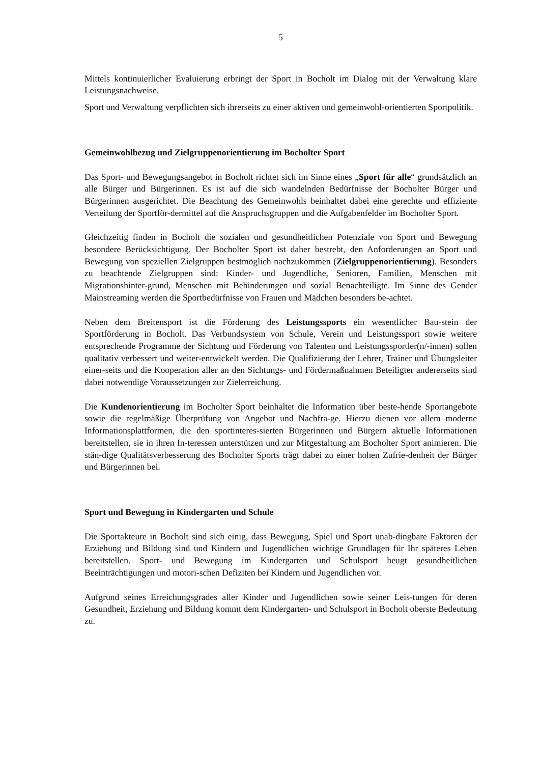5
Mittels kontinuierlicher Evaluierung erbringt der Sport in Bocholt im Dialog mit der Verwaltung klare Leistungsnachweise.
Sport und Verwaltung verpflichten sich ihrerseits zu einer aktiven und gemeinwohl-orientierten Sportpolitik.
Gemeinwohlbezug und Zielgruppenorientierung im Bocholter Sport
Das Sport- und Bewegungsangebot in Bocholt richtet sich im Sinne eines „Sport für alle“ grundsätzlich an alle Bürger und Bürgerinnen. Es ist auf die sich wandelnden Bedürfnisse der Bocholter Bürger und Bürgerinnen ausgerichtet. Die Beachtung des Gemeinwohls beinhaltet dabei eine gerechte und effiziente Verteilung der Sportför-dermittel auf die Anspruchsgruppen und die Aufgabenfelder im Bocholter Sport.
Gleichzeitig finden in Bocholt die sozialen und gesundheitlichen Potenziale von Sport und Bewegung besondere Berücksichtigung. Der Bocholter Sport ist daher bestrebt, den Anforderungen an Sport und Bewegung von speziellen Zielgruppen bestmöglich nachzukommen (Zielgruppenorientierung). Besonders zu beachtende Zielgruppen sind: Kinder- und Jugendliche, Senioren, Familien, Menschen mit Migrationshinter-grund, Menschen mit Behinderungen und sozial Benachteiligte. Im Sinne des Gender Mainstreaming werden die Sportbedürfnisse von Frauen und Mädchen besonders be-achtet.
Neben dem Breitensport ist die Förderung des Leistungssports ein wesentlicher Bau-stein der Sportförderung in Bocholt. Das Verbundsystem von Schule, Verein und Leistungssport sowie weitere entsprechende Programme der Sichtung und Förderung von Talenten und Leistungssportler(n/-innen) sollen qualitativ verbessert und weiter-entwickelt werden. Die Qualifizierung der Lehrer, Trainer und Übungsleiter einer-seits und die Kooperation aller an den Sichtungs- und Fördermaßnahmen Beteiligter andererseits sind dabei notwendige Voraussetzungen zur Zielerreichung.
Die Kundenorientierung im Bocholter Sport beinhaltet die Information über beste-hende Sportangebote sowie die regelmäßige Überprüfung von Angebot und Nachfra-ge. Hierzu dienen vor allem moderne Informationsplattformen, die den sportinteres-sierten Bürgerinnen und Bürgern aktuelle Informationen bereitstellen, sie in ihren In-teressen unterstützen und zur Mitgestaltung am Bocholter Sport animieren. Die stän-dige Qualitätsverbesserung des Bocholter Sports trägt dabei zu einer hohen Zufrie-denheit der Bürger und Bürgerinnen bei.
Sport und Bewegung in Kindergarten und Schule
Die Sportakteure in Bocholt sind sich einig, dass Bewegung, Spiel und Sport unab-dingbare Faktoren der Erziehung und Bildung sind und Kindern und Jugendlichen wichtige Grundlagen für Ihr späteres Leben bereitstellen. Sport- und Bewegung im Kindergarten und Schulsport beugt gesundheitlichen Beeinträchtigungen und motori-schen Defiziten bei Kindern und Jugendlichen vor.
Aufgrund seines Erreichungsgrades aller Kinder und Jugendlichen sowie seiner Leis-tungen für deren Gesundheit, Erziehung und Bildung kommt dem Kindergarten- und Schulsport in Bocholt oberste Bedeutung zu.